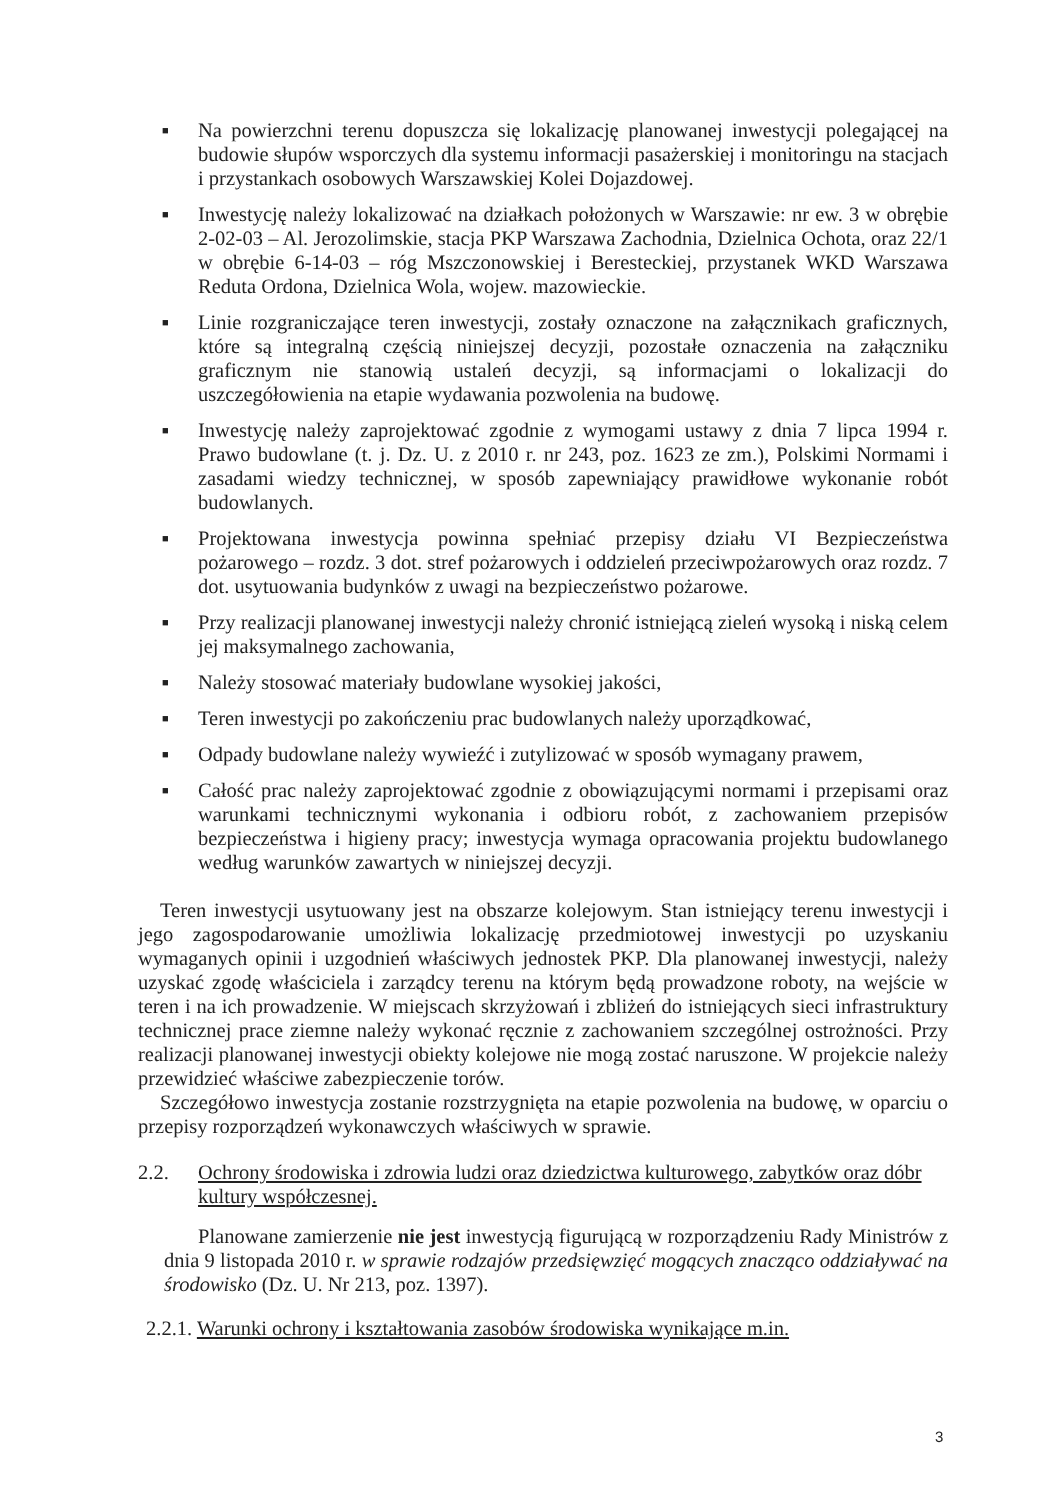■ Na powierzchni terenu dopuszcza się lokalizację planowanej inwestycji polegającej na budowie słupów wsporczych dla systemu informacji pasażerskiej i monitoringu na stacjach i przystankach osobowych Warszawskiej Kolei Dojazdowej.
■ Inwestycję należy lokalizować na działkach położonych w Warszawie: nr ew. 3 w obrębie 2-02-03 – Al. Jerozolimskie, stacja PKP Warszawa Zachodnia, Dzielnica Ochota, oraz 22/1 w obrębie 6-14-03 – róg Mszczonowskiej i Beresteckiej, przystanek WKD Warszawa Reduta Ordona, Dzielnica Wola, wojew. mazowieckie.
■ Linie rozgraniczające teren inwestycji, zostały oznaczone na załącznikach graficznych, które są integralną częścią niniejszej decyzji, pozostałe oznaczenia na załączniku graficznym nie stanowią ustaleń decyzji, są informacjami o lokalizacji do uszczegółowienia na etapie wydawania pozwolenia na budowę.
■ Inwestycję należy zaprojektować zgodnie z wymogami ustawy z dnia 7 lipca 1994 r. Prawo budowlane (t. j. Dz. U. z 2010 r. nr 243, poz. 1623 ze zm.), Polskimi Normami i zasadami wiedzy technicznej, w sposób zapewniający prawidłowe wykonanie robót budowlanych.
■ Projektowana inwestycja powinna spełniać przepisy działu VI Bezpieczeństwa pożarowego – rozdz. 3 dot. stref pożarowych i oddzieleń przeciwpożarowych oraz rozdz. 7 dot. usytuowania budynków z uwagi na bezpieczeństwo pożarowe.
■ Przy realizacji planowanej inwestycji należy chronić istniejącą zieleń wysoką i niską celem jej maksymalnego zachowania,
■ Należy stosować materiały budowlane wysokiej jakości,
■ Teren inwestycji po zakończeniu prac budowlanych należy uporządkować,
■ Odpady budowlane należy wywieźć i zutylizować w sposób wymagany prawem,
■ Całość prac należy zaprojektować zgodnie z obowiązującymi normami i przepisami oraz warunkami technicznymi wykonania i odbioru robót, z zachowaniem przepisów bezpieczeństwa i higieny pracy; inwestycja wymaga opracowania projektu budowlanego według warunków zawartych w niniejszej decyzji.
Teren inwestycji usytuowany jest na obszarze kolejowym. Stan istniejący terenu inwestycji i jego zagospodarowanie umożliwia lokalizację przedmiotowej inwestycji po uzyskaniu wymaganych opinii i uzgodnień właściwych jednostek PKP. Dla planowanej inwestycji, należy uzyskać zgodę właściciela i zarządcy terenu na którym będą prowadzone roboty, na wejście w teren i na ich prowadzenie. W miejscach skrzyżowań i zbliżeń do istniejących sieci infrastruktury technicznej prace ziemne należy wykonać ręcznie z zachowaniem szczególnej ostrożności. Przy realizacji planowanej inwestycji obiekty kolejowe nie mogą zostać naruszone. W projekcie należy przewidzieć właściwe zabezpieczenie torów.
Szczegółowo inwestycja zostanie rozstrzygnięta na etapie pozwolenia na budowę, w oparciu o przepisy rozporządzeń wykonawczych właściwych w sprawie.
2.2. Ochrony środowiska i zdrowia ludzi oraz dziedzictwa kulturowego, zabytków oraz dóbr kultury współczesnej.
Planowane zamierzenie nie jest inwestycją figurującą w rozporządzeniu Rady Ministrów z dnia 9 listopada 2010 r. w sprawie rodzajów przedsięwzięć mogących znacząco oddziaływać na środowisko (Dz. U. Nr 213, poz. 1397).
2.2.1. Warunki ochrony i kształtowania zasobów środowiska wynikające m.in.
3